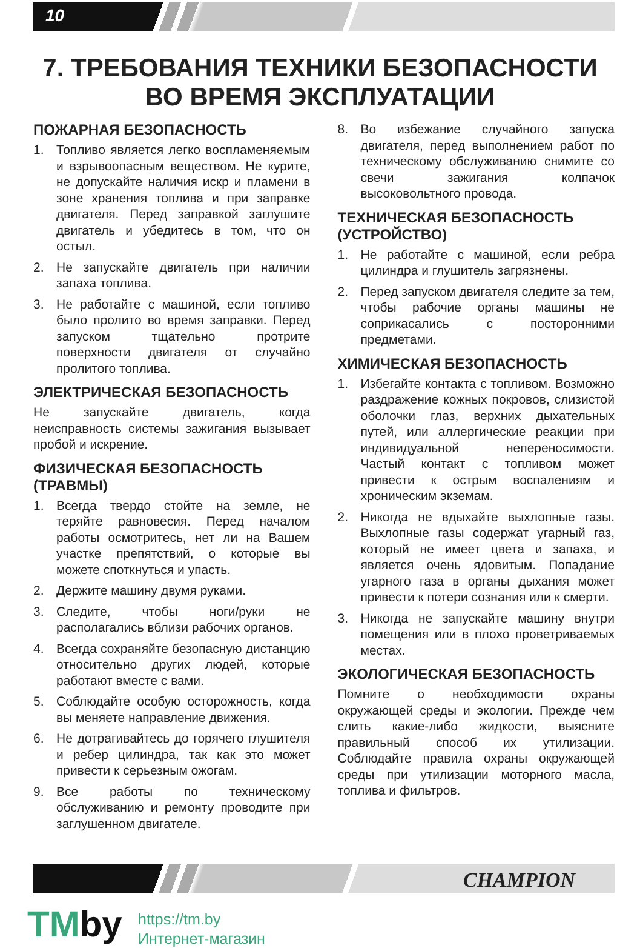10
7. ТРЕБОВАНИЯ ТЕХНИКИ БЕЗОПАСНОСТИ
ВО ВРЕМЯ ЭКСПЛУАТАЦИИ
ПОЖАРНАЯ БЕЗОПАСНОСТЬ
1. Топливо является легко воспламеняемым и взрывоопасным веществом. Не курите, не допускайте наличия искр и пламени в зоне хранения топлива и при заправке двигателя. Перед заправкой заглушите двигатель и убедитесь в том, что он остыл.
2. Не запускайте двигатель при наличии запаха топлива.
3. Не работайте с машиной, если топливо было пролито во время заправки. Перед запуском тщательно протрите поверхности двигателя от случайно пролитого топлива.
ЭЛЕКТРИЧЕСКАЯ БЕЗОПАСНОСТЬ
Не запускайте двигатель, когда неисправность системы зажигания вызывает пробой и искрение.
ФИЗИЧЕСКАЯ БЕЗОПАСНОСТЬ (ТРАВМЫ)
1. Всегда твердо стойте на земле, не теряйте равновесия. Перед началом работы осмотритесь, нет ли на Вашем участке препятствий, о которые вы можете споткнуться и упасть.
2. Держите машину двумя руками.
3. Следите, чтобы ноги/руки не располагались вблизи рабочих органов.
4. Всегда сохраняйте безопасную дистанцию относительно других людей, которые работают вместе с вами.
5. Соблюдайте особую осторожность, когда вы меняете направление движения.
6. Не дотрагивайтесь до горячего глушителя и ребер цилиндра, так как это может привести к серьезным ожогам.
9. Все работы по техническому обслуживанию и ремонту проводите при заглушенном двигателе.
8. Во избежание случайного запуска двигателя, перед выполнением работ по техническому обслуживанию снимите со свечи зажигания колпачок высоковольтного провода.
ТЕХНИЧЕСКАЯ БЕЗОПАСНОСТЬ (УСТРОЙСТВО)
1. Не работайте с машиной, если ребра цилиндра и глушитель загрязнены.
2. Перед запуском двигателя следите за тем, чтобы рабочие органы машины не соприкасались с посторонними предметами.
ХИМИЧЕСКАЯ БЕЗОПАСНОСТЬ
1. Избегайте контакта с топливом. Возможно раздражение кожных покровов, слизистой оболочки глаз, верхних дыхательных путей, или аллергические реакции при индивидуальной непереносимости. Частый контакт с топливом может привести к острым воспалениям и хроническим экземам.
2. Никогда не вдыхайте выхлопные газы. Выхлопные газы содержат угарный газ, который не имеет цвета и запаха, и является очень ядовитым. Попадание угарного газа в органы дыхания может привести к потери сознания или к смерти.
3. Никогда не запускайте машину внутри помещения или в плохо проветриваемых местах.
ЭКОЛОГИЧЕСКАЯ БЕЗОПАСНОСТЬ
Помните о необходимости охраны окружающей среды и экологии. Прежде чем слить какие-либо жидкости, выясните правильный способ их утилизации. Соблюдайте правила охраны окружающей среды при утилизации моторного масла, топлива и фильтров.
CHAMPION
TMby
https://tm.by
Интернет-магазин